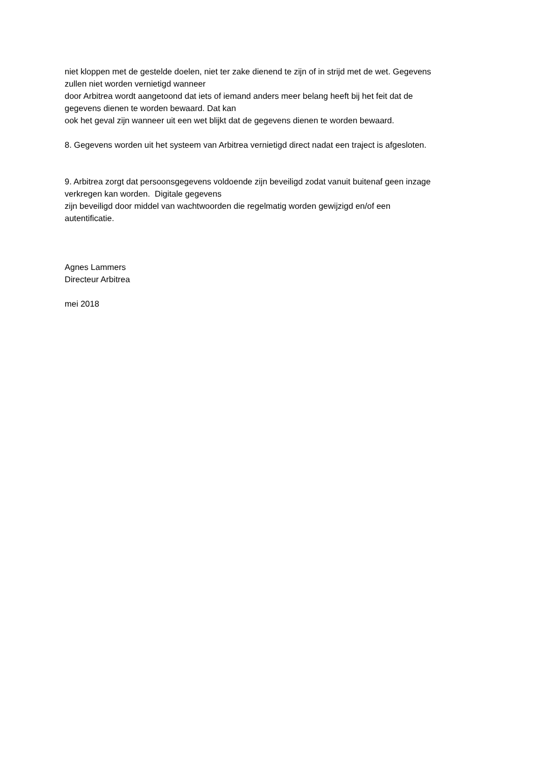niet kloppen met de gestelde doelen, niet ter zake dienend te zijn of in strijd met de wet. Gegevens
zullen niet worden vernietigd wanneer
door Arbitrea wordt aangetoond dat iets of iemand anders meer belang heeft bij het feit dat de
gegevens dienen te worden bewaard. Dat kan
ook het geval zijn wanneer uit een wet blijkt dat de gegevens dienen te worden bewaard.
8. Gegevens worden uit het systeem van Arbitrea vernietigd direct nadat een traject is afgesloten.
9. Arbitrea zorgt dat persoonsgegevens voldoende zijn beveiligd zodat vanuit buitenaf geen inzage
verkregen kan worden. Digitale gegevens
zijn beveiligd door middel van wachtwoorden die regelmatig worden gewijzigd en/of een
autentificatie.
Agnes Lammers
Directeur Arbitrea
mei 2018